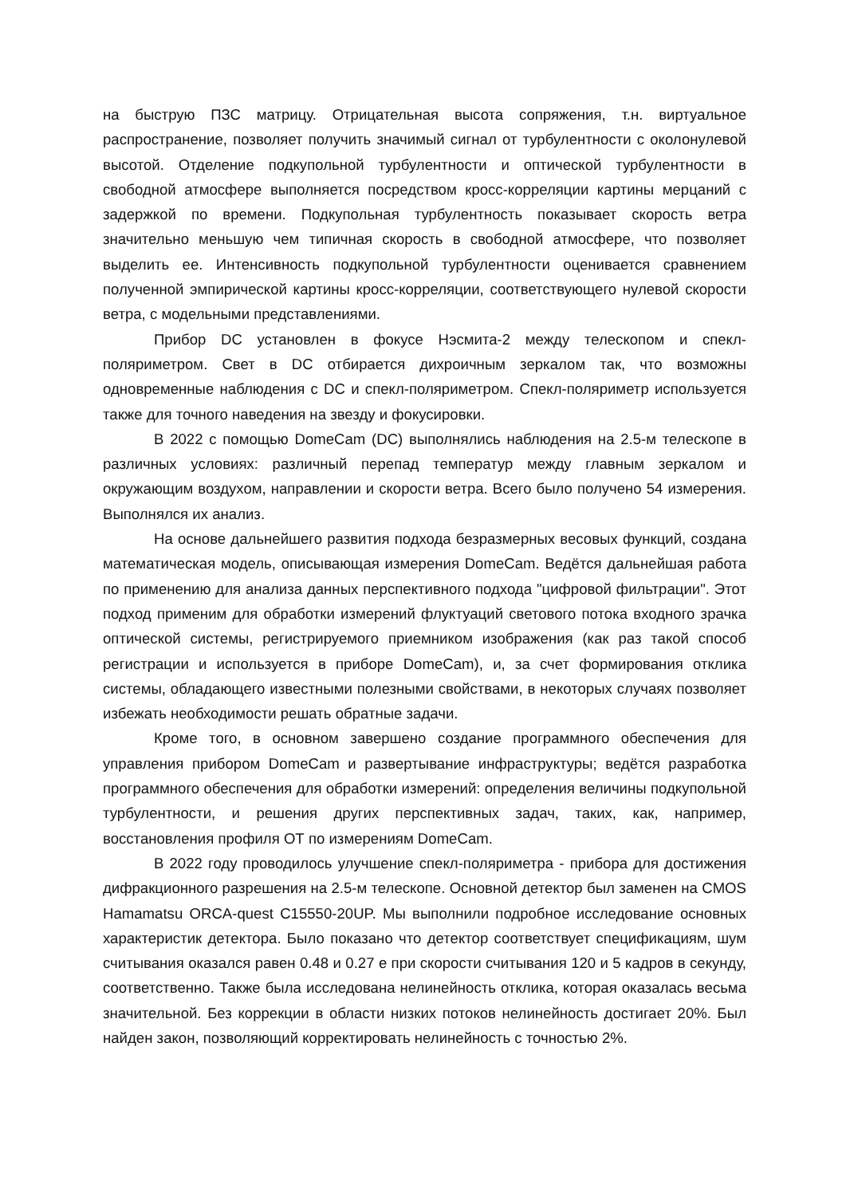на быструю ПЗС матрицу. Отрицательная высота сопряжения, т.н. виртуальное распространение, позволяет получить значимый сигнал от турбулентности с околонулевой высотой. Отделение подкупольной турбулентности и оптической турбулентности в свободной атмосфере выполняется посредством кросс-корреляции картины мерцаний с задержкой по времени. Подкупольная турбулентность показывает скорость ветра значительно меньшую чем типичная скорость в свободной атмосфере, что позволяет выделить ее. Интенсивность подкупольной турбулентности оценивается сравнением полученной эмпирической картины кросс-корреляции, соответствующего нулевой скорости ветра, с модельными представлениями.
Прибор DC установлен в фокусе Нэсмита-2 между телескопом и спекл-поляриметром. Свет в DC отбирается дихроичным зеркалом так, что возможны одновременные наблюдения с DC и спекл-поляриметром. Спекл-поляриметр используется также для точного наведения на звезду и фокусировки.
В 2022 с помощью DomeCam (DC) выполнялись наблюдения на 2.5-м телескопе в различных условиях: различный перепад температур между главным зеркалом и окружающим воздухом, направлении и скорости ветра. Всего было получено 54 измерения. Выполнялся их анализ.
На основе дальнейшего развития подхода безразмерных весовых функций, создана математическая модель, описывающая измерения DomeCam. Ведётся дальнейшая работа по применению для анализа данных перспективного подхода "цифровой фильтрации". Этот подход применим для обработки измерений флуктуаций светового потока входного зрачка оптической системы, регистрируемого приемником изображения (как раз такой способ регистрации и используется в приборе DomeCam), и, за счет формирования отклика системы, обладающего известными полезными свойствами, в некоторых случаях позволяет избежать необходимости решать обратные задачи.
Кроме того, в основном завершено создание программного обеспечения для управления прибором DomeCam и развертывание инфраструктуры; ведётся разработка программного обеспечения для обработки измерений: определения величины подкупольной турбулентности, и решения других перспективных задач, таких, как, например, восстановления профиля ОТ по измерениям DomeCam.
В 2022 году проводилось улучшение спекл-поляриметра - прибора для достижения дифракционного разрешения на 2.5-м телескопе. Основной детектор был заменен на CMOS Hamamatsu ORCA-quest C15550-20UP. Мы выполнили подробное исследование основных характеристик детектора. Было показано что детектор соответствует спецификациям, шум считывания оказался равен 0.48 и 0.27 е при скорости считывания 120 и 5 кадров в секунду, соответственно. Также была исследована нелинейность отклика, которая оказалась весьма значительной. Без коррекции в области низких потоков нелинейность достигает 20%. Был найден закон, позволяющий корректировать нелинейность с точностью 2%.